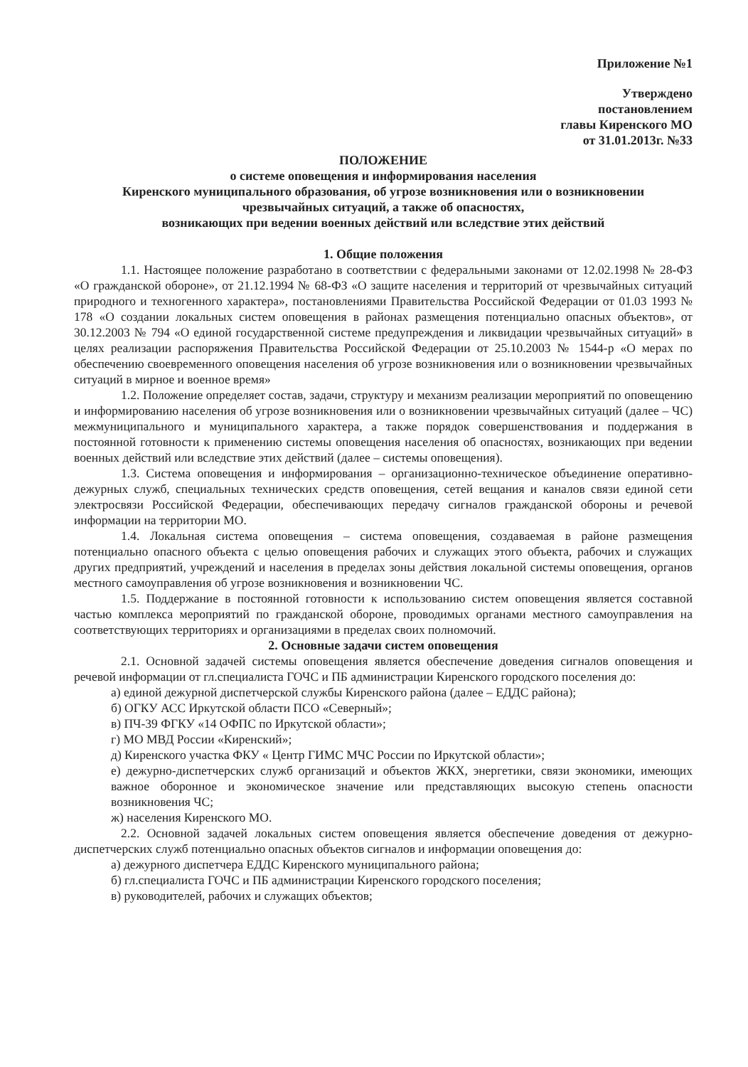Приложение №1
Утверждено
постановлением
главы Киренского МО
от 31.01.2013г. №33
ПОЛОЖЕНИЕ
о системе оповещения и информирования населения
Киренского муниципального образования, об угрозе возникновения или о возникновении
чрезвычайных ситуаций, а также об опасностях,
возникающих при ведении военных действий или вследствие этих действий
1. Общие положения
1.1. Настоящее положение разработано в соответствии с федеральными законами от 12.02.1998 № 28-ФЗ «О гражданской обороне», от 21.12.1994 № 68-ФЗ «О защите населения и территорий от чрезвычайных ситуаций природного и техногенного характера», постановлениями Правительства Российской Федерации от 01.03 1993 № 178 «О создании локальных систем оповещения в районах размещения потенциально опасных объектов», от 30.12.2003 № 794 «О единой государственной системе предупреждения и ликвидации чрезвычайных ситуаций» в целях реализации распоряжения Правительства Российской Федерации от 25.10.2003 № 1544-р «О мерах по обеспечению своевременного оповещения населения об угрозе возникновения или о возникновении чрезвычайных ситуаций в мирное и военное время»
1.2. Положение определяет состав, задачи, структуру и механизм реализации мероприятий по оповещению и информированию населения об угрозе возникновения или о возникновении чрезвычайных ситуаций (далее – ЧС) межмуниципального и муниципального характера, а также порядок совершенствования и поддержания в постоянной готовности к применению системы оповещения населения об опасностях, возникающих при ведении военных действий или вследствие этих действий (далее – системы оповещения).
1.3. Система оповещения и информирования – организационно-техническое объединение оперативно-дежурных служб, специальных технических средств оповещения, сетей вещания и каналов связи единой сети электросвязи Российской Федерации, обеспечивающих передачу сигналов гражданской обороны и речевой информации на территории МО.
1.4. Локальная система оповещения – система оповещения, создаваемая в районе размещения потенциально опасного объекта с целью оповещения рабочих и служащих этого объекта, рабочих и служащих других предприятий, учреждений и населения в пределах зоны действия локальной системы оповещения, органов местного самоуправления об угрозе возникновения и возникновении ЧС.
1.5. Поддержание в постоянной готовности к использованию систем оповещения является составной частью комплекса мероприятий по гражданской обороне, проводимых органами местного самоуправления на соответствующих территориях и организациями в пределах своих полномочий.
2. Основные задачи систем оповещения
2.1. Основной задачей системы оповещения является обеспечение доведения сигналов оповещения и речевой информации от гл.специалиста ГОЧС и ПБ администрации Киренского городского поселения до:
а) единой дежурной диспетчерской службы Киренского района (далее – ЕДДС района);
б) ОГКУ АСС Иркутской области ПСО «Северный»;
в) ПЧ-39 ФГКУ «14 ОФПС по Иркутской области»;
г) МО МВД России «Киренский»;
д) Киренского участка ФКУ « Центр ГИМС МЧС России по Иркутской области»;
е) дежурно-диспетчерских служб организаций и объектов ЖКХ, энергетики, связи экономики, имеющих важное оборонное и экономическое значение или представляющих высокую степень опасности возникновения ЧС;
ж) населения Киренского МО.
2.2. Основной задачей локальных систем оповещения является обеспечение доведения от дежурно-диспетчерских служб потенциально опасных объектов сигналов и информации оповещения до:
а) дежурного диспетчера ЕДДС Киренского муниципального района;
б) гл.специалиста ГОЧС и ПБ администрации Киренского городского поселения;
в) руководителей, рабочих и служащих объектов;